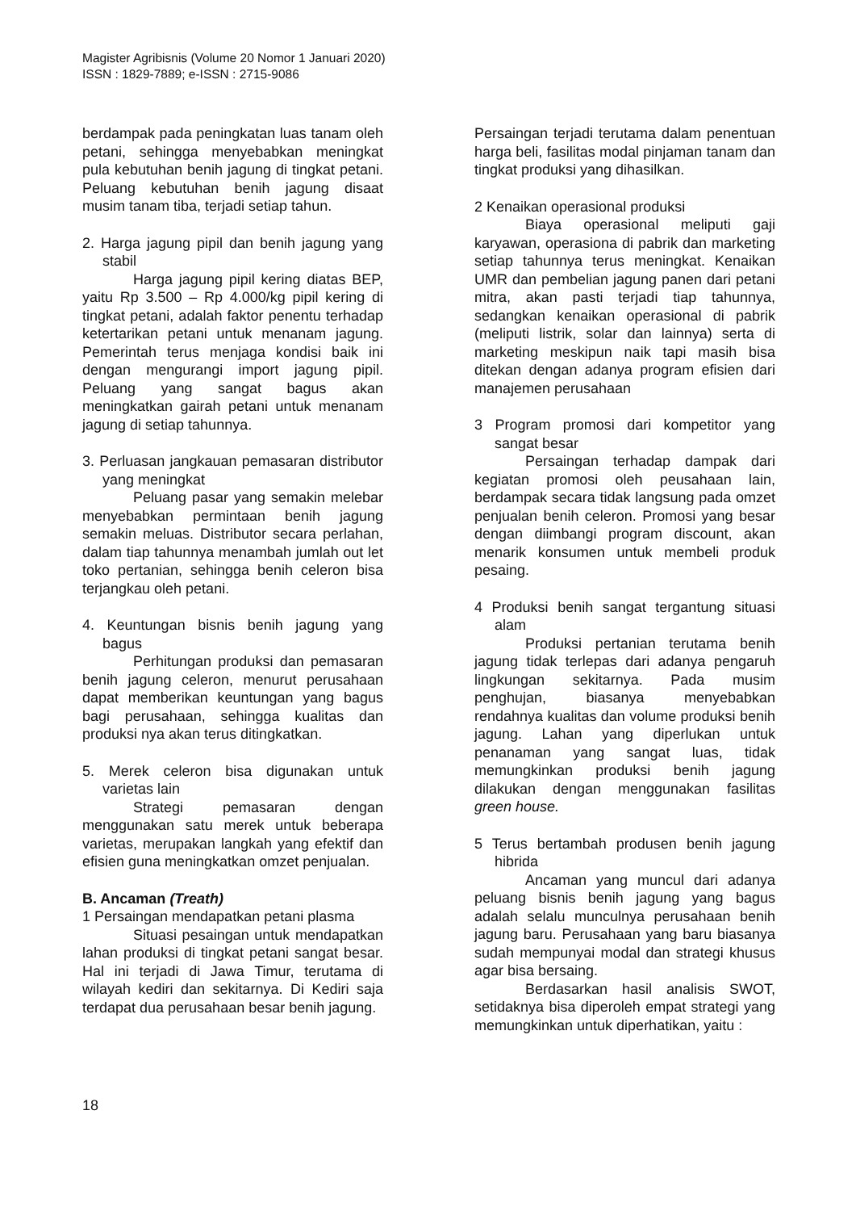Magister Agribisnis (Volume 20 Nomor 1 Januari 2020)
ISSN : 1829-7889; e-ISSN : 2715-9086
berdampak pada peningkatan luas tanam oleh petani, sehingga menyebabkan meningkat pula kebutuhan benih jagung di tingkat petani. Peluang kebutuhan benih jagung disaat musim tanam tiba, terjadi setiap tahun.
2. Harga jagung pipil dan benih jagung yang stabil
Harga jagung pipil kering diatas BEP, yaitu Rp 3.500 – Rp 4.000/kg pipil kering di tingkat petani, adalah faktor penentu terhadap ketertarikan petani untuk menanam jagung. Pemerintah terus menjaga kondisi baik ini dengan mengurangi import jagung pipil. Peluang yang sangat bagus akan meningkatkan gairah petani untuk menanam jagung di setiap tahunnya.
3. Perluasan jangkauan pemasaran distributor yang meningkat
Peluang pasar yang semakin melebar menyebabkan permintaan benih jagung semakin meluas. Distributor secara perlahan, dalam tiap tahunnya menambah jumlah out let toko pertanian, sehingga benih celeron bisa terjangkau oleh petani.
4. Keuntungan bisnis benih jagung yang bagus
Perhitungan produksi dan pemasaran benih jagung celeron, menurut perusahaan dapat memberikan keuntungan yang bagus bagi perusahaan, sehingga kualitas dan produksi nya akan terus ditingkatkan.
5. Merek celeron bisa digunakan untuk varietas lain
Strategi pemasaran dengan menggunakan satu merek untuk beberapa varietas, merupakan langkah yang efektif dan efisien guna meningkatkan omzet penjualan.
B. Ancaman (Treath)
1 Persaingan mendapatkan petani plasma
Situasi pesaingan untuk mendapatkan lahan produksi di tingkat petani sangat besar. Hal ini terjadi di Jawa Timur, terutama di wilayah kediri dan sekitarnya. Di Kediri saja terdapat dua perusahaan besar benih jagung.
Persaingan terjadi terutama dalam penentuan harga beli, fasilitas modal pinjaman tanam dan tingkat produksi yang dihasilkan.
2 Kenaikan operasional produksi
Biaya operasional meliputi gaji karyawan, operasiona di pabrik dan marketing setiap tahunnya terus meningkat. Kenaikan UMR dan pembelian jagung panen dari petani mitra, akan pasti terjadi tiap tahunnya, sedangkan kenaikan operasional di pabrik (meliputi listrik, solar dan lainnya) serta di marketing meskipun naik tapi masih bisa ditekan dengan adanya program efisien dari manajemen perusahaan
3 Program promosi dari kompetitor yang sangat besar
Persaingan terhadap dampak dari kegiatan promosi oleh peusahaan lain, berdampak secara tidak langsung pada omzet penjualan benih celeron. Promosi yang besar dengan diimbangi program discount, akan menarik konsumen untuk membeli produk pesaing.
4 Produksi benih sangat tergantung situasi alam
Produksi pertanian terutama benih jagung tidak terlepas dari adanya pengaruh lingkungan sekitarnya. Pada musim penghujan, biasanya menyebabkan rendahnya kualitas dan volume produksi benih jagung. Lahan yang diperlukan untuk penanaman yang sangat luas, tidak memungkinkan produksi benih jagung dilakukan dengan menggunakan fasilitas green house.
5 Terus bertambah produsen benih jagung hibrida
Ancaman yang muncul dari adanya peluang bisnis benih jagung yang bagus adalah selalu munculnya perusahaan benih jagung baru. Perusahaan yang baru biasanya sudah mempunyai modal dan strategi khusus agar bisa bersaing.
Berdasarkan hasil analisis SWOT, setidaknya bisa diperoleh empat strategi yang memungkinkan untuk diperhatikan, yaitu :
18